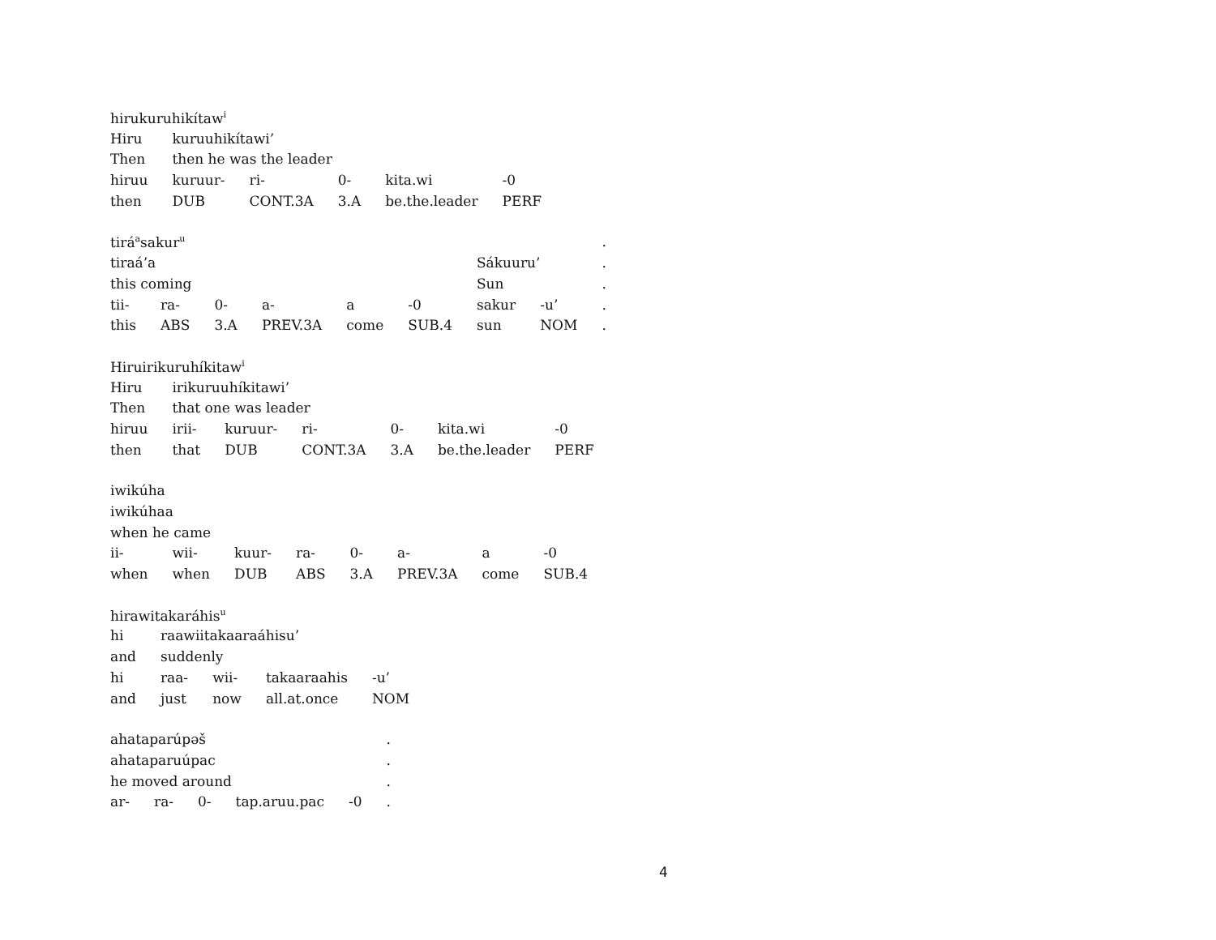| hirukuruhikítaw<sup>i</sup> | | | | | |
| Hiru | kuruuhikítawi’ | | | | |
| Then | then he was the leader | | | | |
| hiruu | kuruur- | ri- | 0- | kita.wi | -0 |
| then | DUB | CONT.3A | 3.A | be.the.leader | PERF |
| tirá<sup>a</sup>sakur<sup>u</sup> | | | | | | | | . |
| tiraá’a | | | | | | Sákuuru’ | | . |
| this coming | | | | | | Sun | | . |
| tii- | ra- | 0- | a- | a | -0 | sakur | -u’ | . |
| this | ABS | 3.A | PREV.3A | come | SUB.4 | sun | NOM | . |
| Hiruirikuruhíkitaw<sup>i</sup> | | | | | | |
| Hiru | irikuruuhíkitawi’ | | | | | |
| Then | that one was leader | | | | | |
| hiruu | irii- | kuruur- | ri- | 0- | kita.wi | -0 |
| then | that | DUB | CONT.3A | 3.A | be.the.leader | PERF |
| iwikúha | | | | | | | |
| iwikúhaa | | | | | | | |
| when he came | | | | | | | |
| ii- | wii- | kuur- | ra- | 0- | a- | a | -0 |
| when | when | DUB | ABS | 3.A | PREV.3A | come | SUB.4 |
| hirawitakaráhis<sup>u</sup> | | | | |
| hi | raawiitakaaraáhisu’ | | | |
| and | suddenly | | | |
| hi | raa- | wii- | takaaraahis | -u’ |
| and | just | now | all.at.once | NOM |
| ahataparúpəš | | | | | . |
| ahataparuúpac | | | | | . |
| he moved around | | | | | . |
| ar- | ra- | 0- | tap.aruu.pac | -0 | . |
4